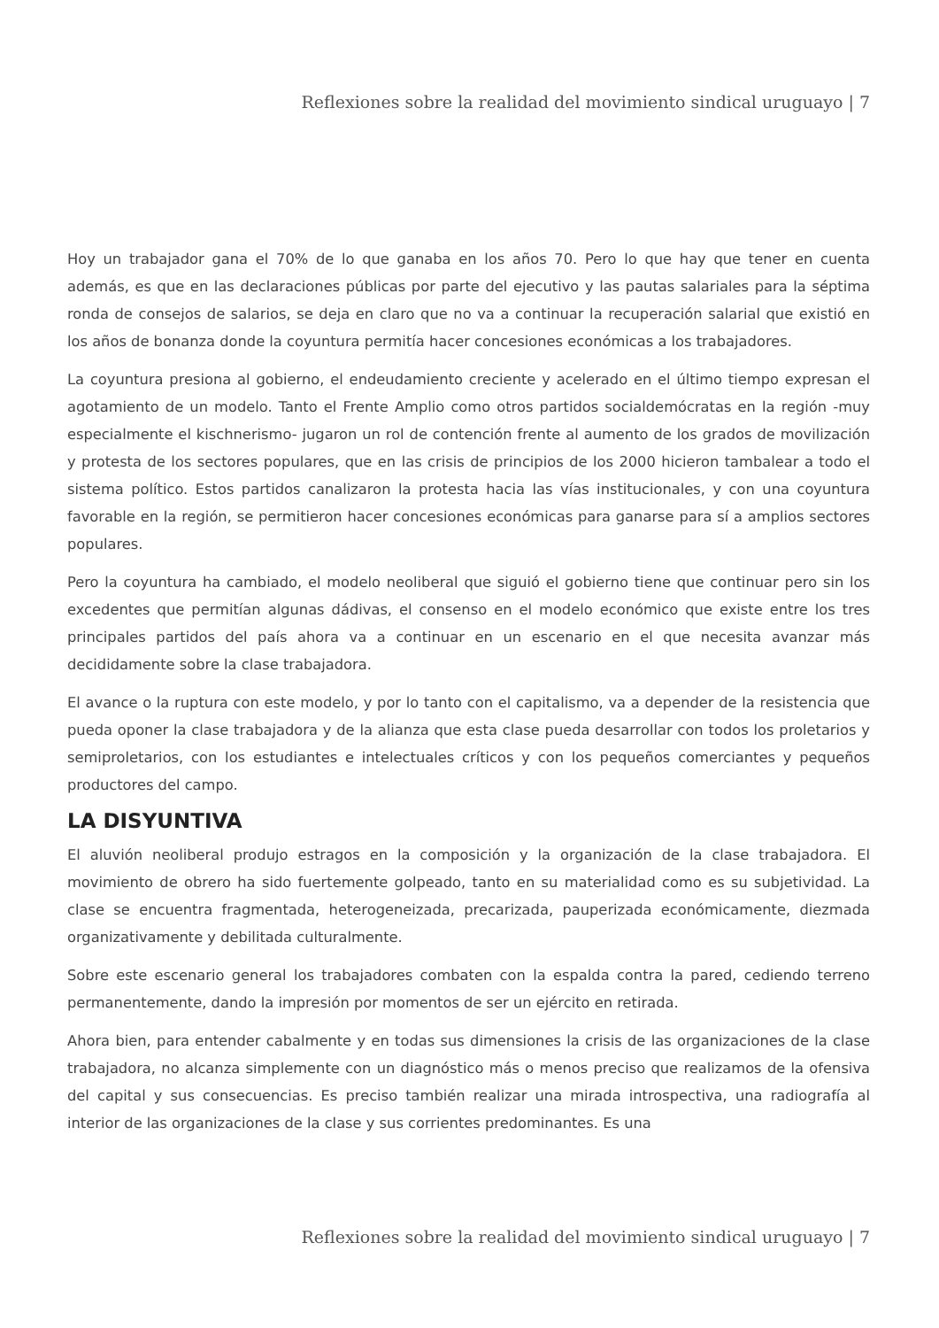Reflexiones sobre la realidad del movimiento sindical uruguayo | 7
Hoy un trabajador gana el 70% de lo que ganaba en los años 70. Pero lo que hay que tener en cuenta además, es que en las declaraciones públicas por parte del ejecutivo y las pautas salariales para la séptima ronda de consejos de salarios, se deja en claro que no va a continuar la recuperación salarial que existió en los años de bonanza donde la coyuntura permitía hacer concesiones económicas a los trabajadores.
La coyuntura presiona al gobierno, el endeudamiento creciente y acelerado en el último tiempo expresan el agotamiento de un modelo. Tanto el Frente Amplio como otros partidos socialdemócratas en la región -muy especialmente el kischnerismo- jugaron un rol de contención frente al aumento de los grados de movilización y protesta de los sectores populares, que en las crisis de principios de los 2000 hicieron tambalear a todo el sistema político. Estos partidos canalizaron la protesta hacia las vías institucionales, y con una coyuntura favorable en la región, se permitieron hacer concesiones económicas para ganarse para sí a amplios sectores populares.
Pero la coyuntura ha cambiado, el modelo neoliberal que siguió el gobierno tiene que continuar pero sin los excedentes que permitían algunas dádivas, el consenso en el modelo económico que existe entre los tres principales partidos del país ahora va a continuar en un escenario en el que necesita avanzar más decididamente sobre la clase trabajadora.
El avance o la ruptura con este modelo, y por lo tanto con el capitalismo, va a depender de la resistencia que pueda oponer la clase trabajadora y de la alianza que esta clase pueda desarrollar con todos los proletarios y semiproletarios, con los estudiantes e intelectuales críticos y con los pequeños comerciantes y pequeños productores del campo.
LA DISYUNTIVA
El aluvión neoliberal produjo estragos en la composición y la organización de la clase trabajadora. El movimiento de obrero ha sido fuertemente golpeado, tanto en su materialidad como es su subjetividad. La clase se encuentra fragmentada, heterogeneizada, precarizada, pauperizada económicamente, diezmada organizativamente y debilitada culturalmente.
Sobre este escenario general los trabajadores combaten con la espalda contra la pared, cediendo terreno permanentemente, dando la impresión por momentos de ser un ejército en retirada.
Ahora bien, para entender cabalmente y en todas sus dimensiones la crisis de las organizaciones de la clase trabajadora, no alcanza simplemente con un diagnóstico más o menos preciso que realizamos de la ofensiva del capital y sus consecuencias. Es preciso también realizar una mirada introspectiva, una radiografía al interior de las organizaciones de la clase y sus corrientes predominantes. Es una
Reflexiones sobre la realidad del movimiento sindical uruguayo | 7